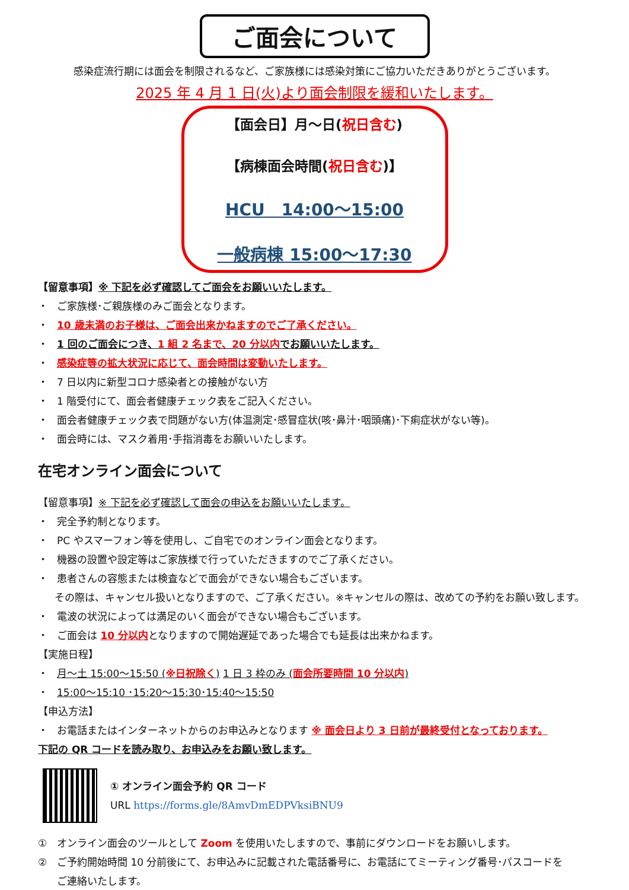ご面会について
感染症流行期には面会を制限されるなど、ご家族様には感染対策にご協力いただきありがとうございます。
2025 年 4 月 1 日(火)より面会制限を緩和いたします。
【面会日】月～日(祝日含む)
【病棟面会時間(祝日含む)】
HCU　14:00～15:00
一般病棟 15:00～17:30
【留意事項】※ 下記を必ず確認してご面会をお願いいたします。
・ ご家族様･ご親族様のみご面会となります。
・ 10 歳未満のお子様は、ご面会出来かねますのでご了承ください。
・ 1 回のご面会につき、1 組 2 名まで、20 分以内でお願いいたします。
・ 感染症等の拡大状況に応じて、面会時間は変動いたします。
・ 7 日以内に新型コロナ感染者との接触がない方
・ 1 階受付にて、面会者健康チェック表をご記入ください。
・ 面会者健康チェック表で問題がない方(体温測定･感冒症状(咳･鼻汁･咽頭痛)･下痢症状がない等)。
・ 面会時には、マスク着用･手指消毒をお願いいたします。
在宅オンライン面会について
【留意事項】※ 下記を必ず確認して面会の申込をお願いいたします。
・ 完全予約制となります。
・ PC やスマーフォン等を使用し、ご自宅でのオンライン面会となります。
・ 機器の設置や設定等はご家族様で行っていただきますのでご了承ください。
・ 患者さんの容態または検査などで面会ができない場合もございます。
その際は、キャンセル扱いとなりますので、ご了承ください。※キャンセルの際は、改めての予約をお願い致します。
・ 電波の状況によっては満足のいく面会ができない場合もございます。
・ ご面会は 10 分以内となりますので開始遅延であった場合でも延長は出来かねます。
【実施日程】
・ 月～土 15:00～15:50 (※日祝除く) 1 日 3 枠のみ (面会所要時間 10 分以内)
・ 15:00～15:10 ･15:20～15:30･15:40～15:50
【申込方法】
・ お電話またはインターネットからのお申込みとなります ※ 面会日より 3 日前が最終受付となっております。
下記の QR コードを読み取り、お申込みをお願い致します。
① オンライン面会予約 QR コード
URL https://forms.gle/8AmvDmEDPVksiBNU9
① オンライン面会のツールとして Zoom を使用いたしますので、事前にダウンロードをお願いします。
② ご予約開始時間 10 分前後にて、お申込みに記載された電話番号に、お電話にてミーティング番号･パスコードを
ご連絡いたします。